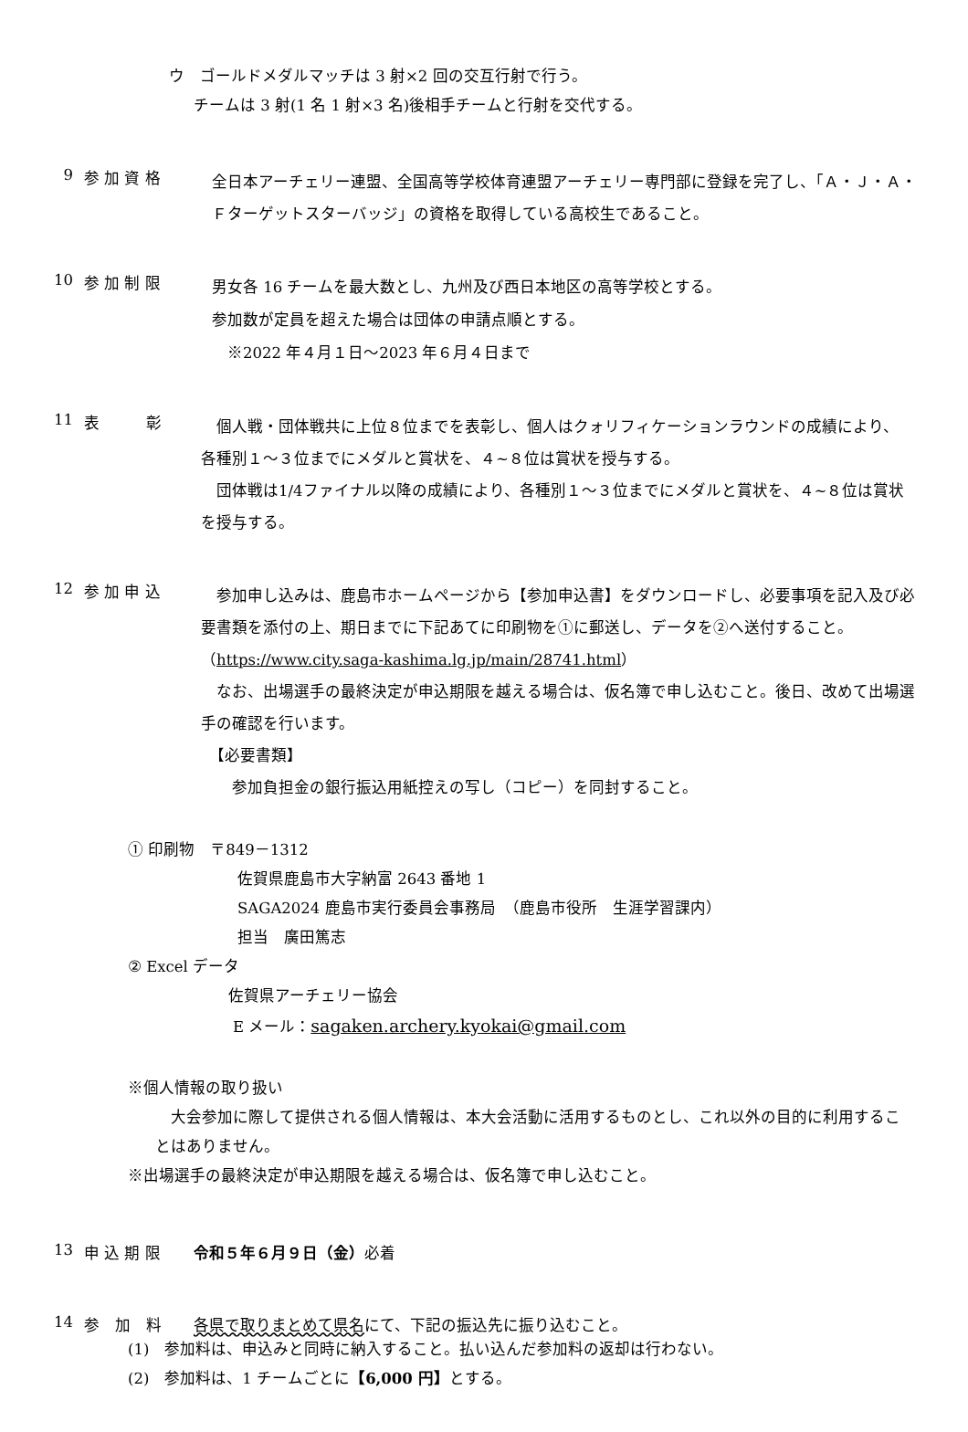ウ　ゴールドメダルマッチは 3 射×2 回の交互行射で行う。
チームは 3 射(1 名 1 射×3 名)後相手チームと行射を交代する。
9 参 加 資 格 全日本アーチェリー連盟、全国高等学校体育連盟アーチェリー専門部に登録を完了し、「Ａ・Ｊ・Ａ・Ｆターゲットスターバッジ」の資格を取得している高校生であること。
10 参 加 制 限 男女各 16 チームを最大数とし、九州及び西日本地区の高等学校とする。
参加数が定員を超えた場合は団体の申請点順とする。
　※2022 年４月１日～2023 年６月４日まで
11 表　　　彰　個人戦・団体戦共に上位８位までを表彰し、個人はクォリフィケーションラウンドの成績により、各種別１～３位までにメダルと賞状を、４~８位は賞状を授与する。
　団体戦は1/4ファイナル以降の成績により、各種別１～３位までにメダルと賞状を、４~８位は賞状を授与する。
12 参 加 申 込　参加申し込みは、鹿島市ホームページから【参加申込書】をダウンロードし、必要事項を記入及び必要書類を添付の上、期日までに下記あてに印刷物を①に郵送し、データを②へ送付すること。（https://www.city.saga-kashima.lg.jp/main/28741.html）
　なお、出場選手の最終決定が申込期限を越える場合は、仮名簿で申し込むこと。後日、改めて出場選手の確認を行います。
　【必要書類】
　　参加負担金の銀行振込用紙控えの写し（コピー）を同封すること。
① 印刷物　〒849－1312
佐賀県鹿島市大字納富 2643 番地 1
SAGA2024 鹿島市実行委員会事務局　（鹿島市役所　生涯学習課内）
担当　廣田篤志
② Excel データ
佐賀県アーチェリー協会
E メール：sagaken.archery.kyokai@gmail.com
※個人情報の取り扱い
　大会参加に際して提供される個人情報は、本大会活動に活用するものとし、これ以外の目的に利用することはありません。
※出場選手の最終決定が申込期限を越える場合は、仮名簿で申し込むこと。
13 申 込 期 限 令和５年６月９日（金）必着
14 参　加　料 各県で取りまとめて県名にて、下記の振込先に振り込むこと。
(1)　参加料は、申込みと同時に納入すること。払い込んだ参加料の返却は行わない。
(2)　参加料は、1 チームごとに【6,000 円】とする。